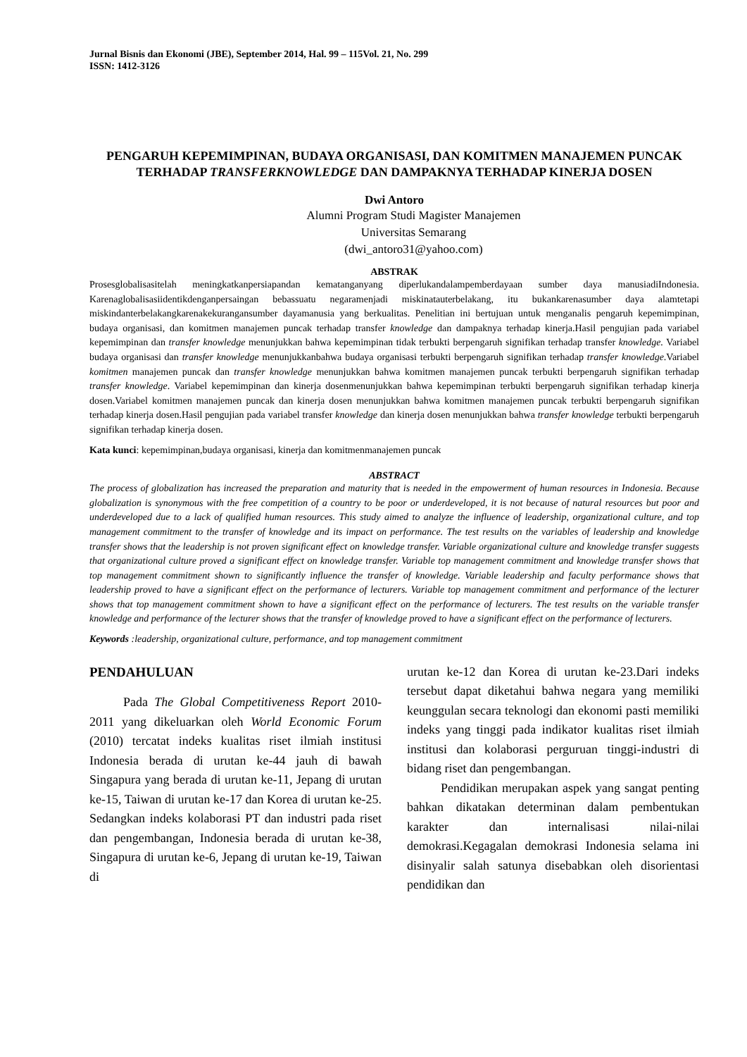Jurnal Bisnis dan Ekonomi (JBE), September 2014, Hal. 99 – 115Vol. 21, No. 299
ISSN: 1412-3126
PENGARUH KEPEMIMPINAN, BUDAYA ORGANISASI, DAN KOMITMEN MANAJEMEN PUNCAK TERHADAP TRANSFERKNOWLEDGE DAN DAMPAKNYA TERHADAP KINERJA DOSEN
Dwi Antoro
Alumni Program Studi Magister Manajemen
Universitas Semarang
(dwi_antoro31@yahoo.com)
ABSTRAK
Prosesglobalisasitelah meningkatkanpersiapandan kematanganyang diperlukandalampemberdayaan sumber daya manusiadiIndonesia. Karenaglobalisasiidentikdenganpersaingan bebassuatu negaramenjadi miskinatauterbelakang, itu bukankarenasumber daya alamtetapi miskindanterbelakangkarenakekurangansumber dayamanusia yang berkualitas. Penelitian ini bertujuan untuk menganalis pengaruh kepemimpinan, budaya organisasi, dan komitmen manajemen puncak terhadap transfer knowledge dan dampaknya terhadap kinerja.Hasil pengujian pada variabel kepemimpinan dan transfer knowledge menunjukkan bahwa kepemimpinan tidak terbukti berpengaruh signifikan terhadap transfer knowledge. Variabel budaya organisasi dan transfer knowledge menunjukkanbahwa budaya organisasi terbukti berpengaruh signifikan terhadap transfer knowledge.Variabel komitmen manajemen puncak dan transfer knowledge menunjukkan bahwa komitmen manajemen puncak terbukti berpengaruh signifikan terhadap transfer knowledge. Variabel kepemimpinan dan kinerja dosenmenunjukkan bahwa kepemimpinan terbukti berpengaruh signifikan terhadap kinerja dosen.Variabel komitmen manajemen puncak dan kinerja dosen menunjukkan bahwa komitmen manajemen puncak terbukti berpengaruh signifikan terhadap kinerja dosen.Hasil pengujian pada variabel transfer knowledge dan kinerja dosen menunjukkan bahwa transfer knowledge terbukti berpengaruh signifikan terhadap kinerja dosen.
Kata kunci: kepemimpinan,budaya organisasi, kinerja dan komitmenmanajemen puncak
ABSTRACT
The process of globalization has increased the preparation and maturity that is needed in the empowerment of human resources in Indonesia. Because globalization is synonymous with the free competition of a country to be poor or underdeveloped, it is not because of natural resources but poor and underdeveloped due to a lack of qualified human resources. This study aimed to analyze the influence of leadership, organizational culture, and top management commitment to the transfer of knowledge and its impact on performance. The test results on the variables of leadership and knowledge transfer shows that the leadership is not proven significant effect on knowledge transfer. Variable organizational culture and knowledge transfer suggests that organizational culture proved a significant effect on knowledge transfer. Variable top management commitment and knowledge transfer shows that top management commitment shown to significantly influence the transfer of knowledge. Variable leadership and faculty performance shows that leadership proved to have a significant effect on the performance of lecturers. Variable top management commitment and performance of the lecturer shows that top management commitment shown to have a significant effect on the performance of lecturers. The test results on the variable transfer knowledge and performance of the lecturer shows that the transfer of knowledge proved to have a significant effect on the performance of lecturers.
Keywords :leadership, organizational culture, performance, and top management commitment
PENDAHULUAN
Pada The Global Competitiveness Report 2010-2011 yang dikeluarkan oleh World Economic Forum (2010) tercatat indeks kualitas riset ilmiah institusi Indonesia berada di urutan ke-44 jauh di bawah Singapura yang berada di urutan ke-11, Jepang di urutan ke-15, Taiwan di urutan ke-17 dan Korea di urutan ke-25. Sedangkan indeks kolaborasi PT dan industri pada riset dan pengembangan, Indonesia berada di urutan ke-38, Singapura di urutan ke-6, Jepang di urutan ke-19, Taiwan di
urutan ke-12 dan Korea di urutan ke-23.Dari indeks tersebut dapat diketahui bahwa negara yang memiliki keunggulan secara teknologi dan ekonomi pasti memiliki indeks yang tinggi pada indikator kualitas riset ilmiah institusi dan kolaborasi perguruan tinggi-industri di bidang riset dan pengembangan.
Pendidikan merupakan aspek yang sangat penting bahkan dikatakan determinan dalam pembentukan karakter dan internalisasi nilai-nilai demokrasi.Kegagalan demokrasi Indonesia selama ini disinyalir salah satunya disebabkan oleh disorientasi pendidikan dan